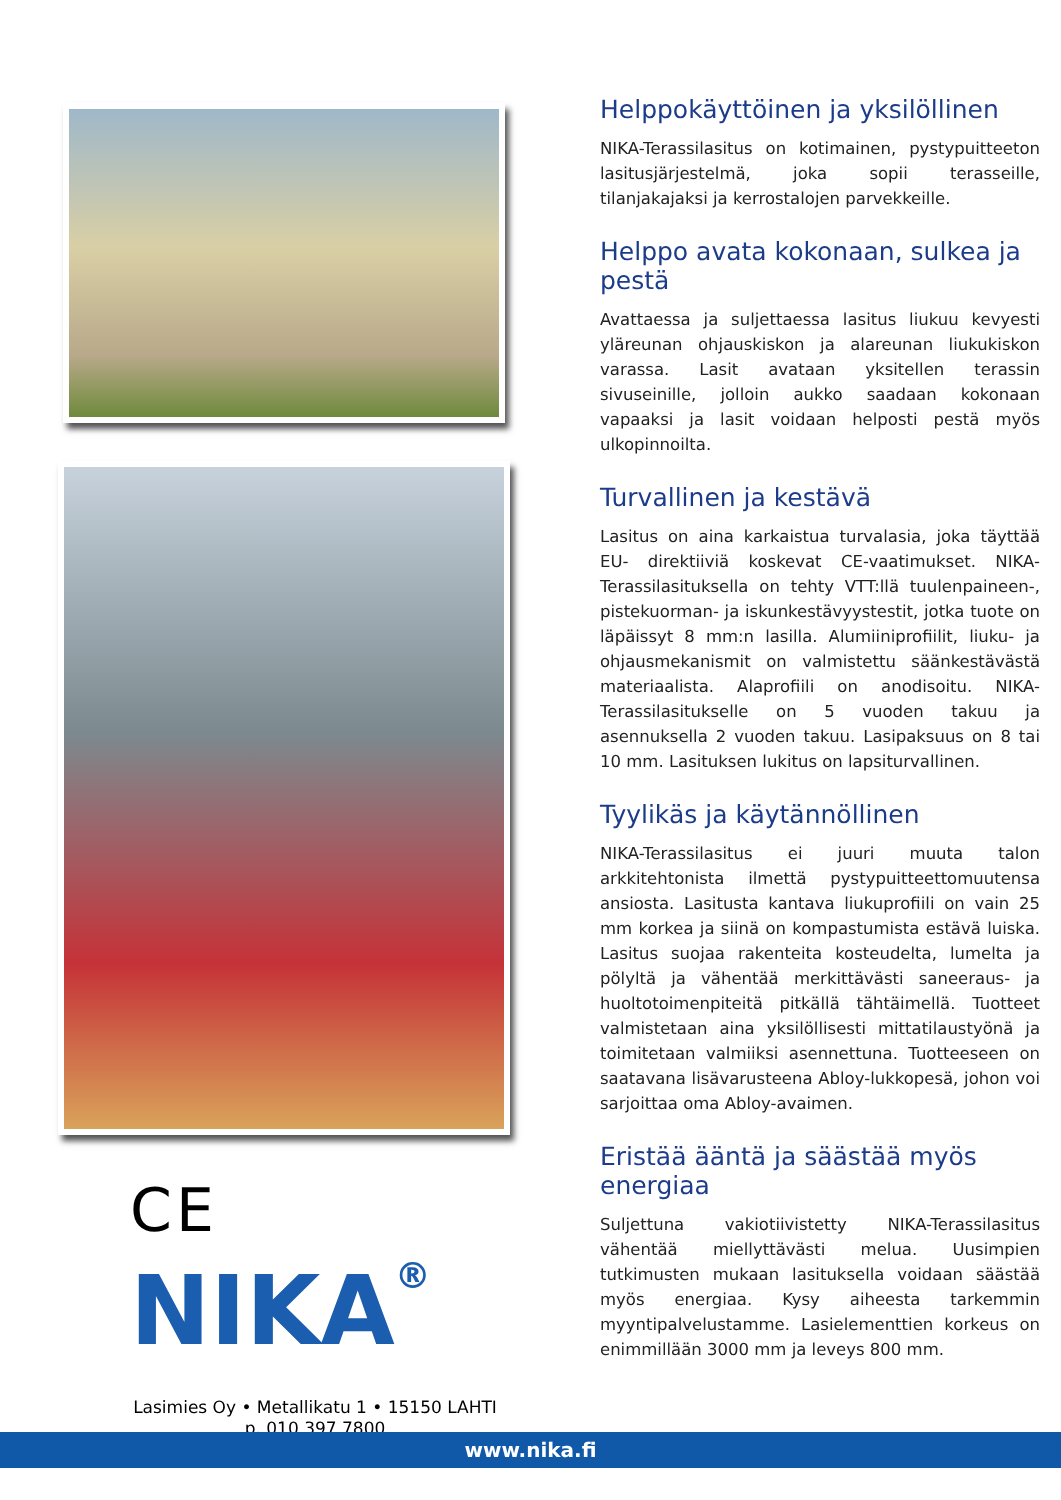CE
NIKA<sup>®</sup>
Lasimies Oy • Metallikatu 1 • 15150 LAHTI
p. 010 397 7800
Helppokäyttöinen ja yksilöllinen
NIKA-Terassilasitus on kotimainen, pystypuitteeton lasitusjärjestelmä, joka sopii terasseille, tilanjakajaksi ja kerrostalojen parvekkeille.
Helppo avata kokonaan, sulkea ja pestä
Avattaessa ja suljettaessa lasitus liukuu kevyesti yläreunan ohjauskiskon ja alareunan liukukiskon varassa. Lasit avataan yksitellen terassin sivuseinille, jolloin aukko saadaan kokonaan vapaaksi ja lasit voidaan helposti pestä myös ulkopinnoilta.
Turvallinen ja kestävä
Lasitus on aina karkaistua turvalasia, joka täyttää EU- direktiiviä koskevat CE-vaatimukset. NIKA-Terassilasituksella on tehty VTT:llä tuulenpaineen-, pistekuorman- ja iskunkestävyystestit, jotka tuote on läpäissyt 8 mm:n lasilla. Alumiiniprofiilit, liuku- ja ohjausmekanismit on valmistettu säänkestävästä materiaalista. Alaprofiili on anodisoitu. NIKA-Terassilasitukselle on 5 vuoden takuu ja asennuksella 2 vuoden takuu. Lasipaksuus on 8 tai 10 mm. Lasituksen lukitus on lapsiturvallinen.
Tyylikäs ja käytännöllinen
NIKA-Terassilasitus ei juuri muuta talon arkkitehtonista ilmettä pystypuitteettomuutensa ansiosta. Lasitusta kantava liukuprofiili on vain 25 mm korkea ja siinä on kompastumista estävä luiska. Lasitus suojaa rakenteita kosteudelta, lumelta ja pölyltä ja vähentää merkittävästi saneeraus- ja huoltotoimenpiteitä pitkällä tähtäimellä. Tuotteet valmistetaan aina yksilöllisesti mittatilaustyönä ja toimitetaan valmiiksi asennettuna. Tuotteeseen on saatavana lisävarusteena Abloy-lukkopesä, johon voi sarjoittaa oma Abloy-avaimen.
Eristää ääntä ja säästää myös energiaa
Suljettuna vakiotiivistetty NIKA-Terassilasitus vähentää miellyttävästi melua. Uusimpien tutkimusten mukaan lasituksella voidaan säästää myös energiaa. Kysy aiheesta tarkemmin myyntipalvelustamme. Lasielementtien korkeus on enimmillään 3000 mm ja leveys 800 mm.
www.nika.fi